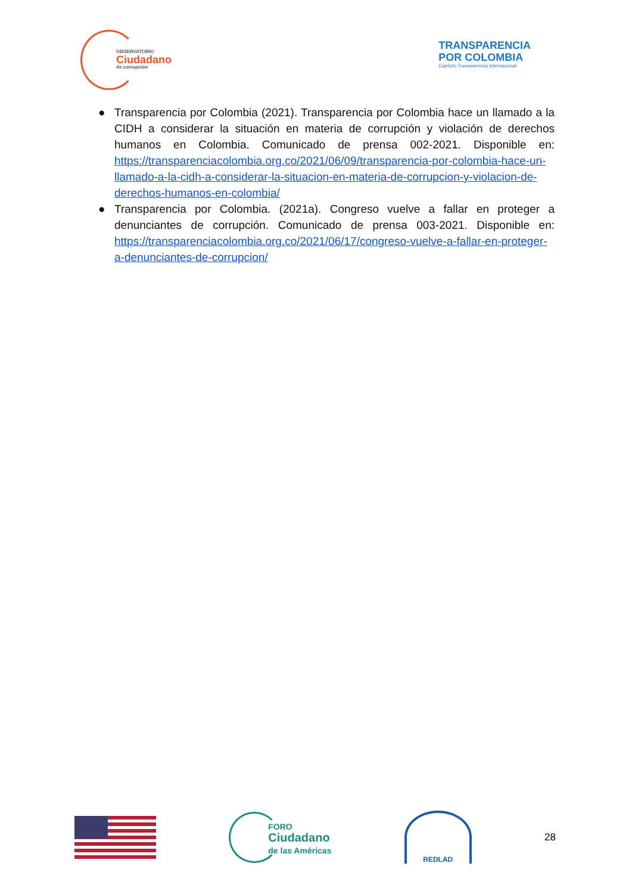OBSERVATORIO
Ciudadano
de corrupción
TRANSPARENCIA
POR COLOMBIA
Capítulo Transparencia Internacional
● Transparencia por Colombia (2021). Transparencia por Colombia hace un llamado a la CIDH a considerar la situación en materia de corrupción y violación de derechos humanos en Colombia. Comunicado de prensa 002-2021. Disponible en: https://transparenciacolombia.org.co/2021/06/09/transparencia-por-colombia-hace-un-llamado-a-la-cidh-a-considerar-la-situacion-en-materia-de-corrupcion-y-violacion-de-derechos-humanos-en-colombia/
● Transparencia por Colombia. (2021a). Congreso vuelve a fallar en proteger a denunciantes de corrupción. Comunicado de prensa 003-2021. Disponible en: https://transparenciacolombia.org.co/2021/06/17/congreso-vuelve-a-fallar-en-proteger-a-denunciantes-de-corrupcion/
FORO
Ciudadano
de las Américas
REDLAD
28